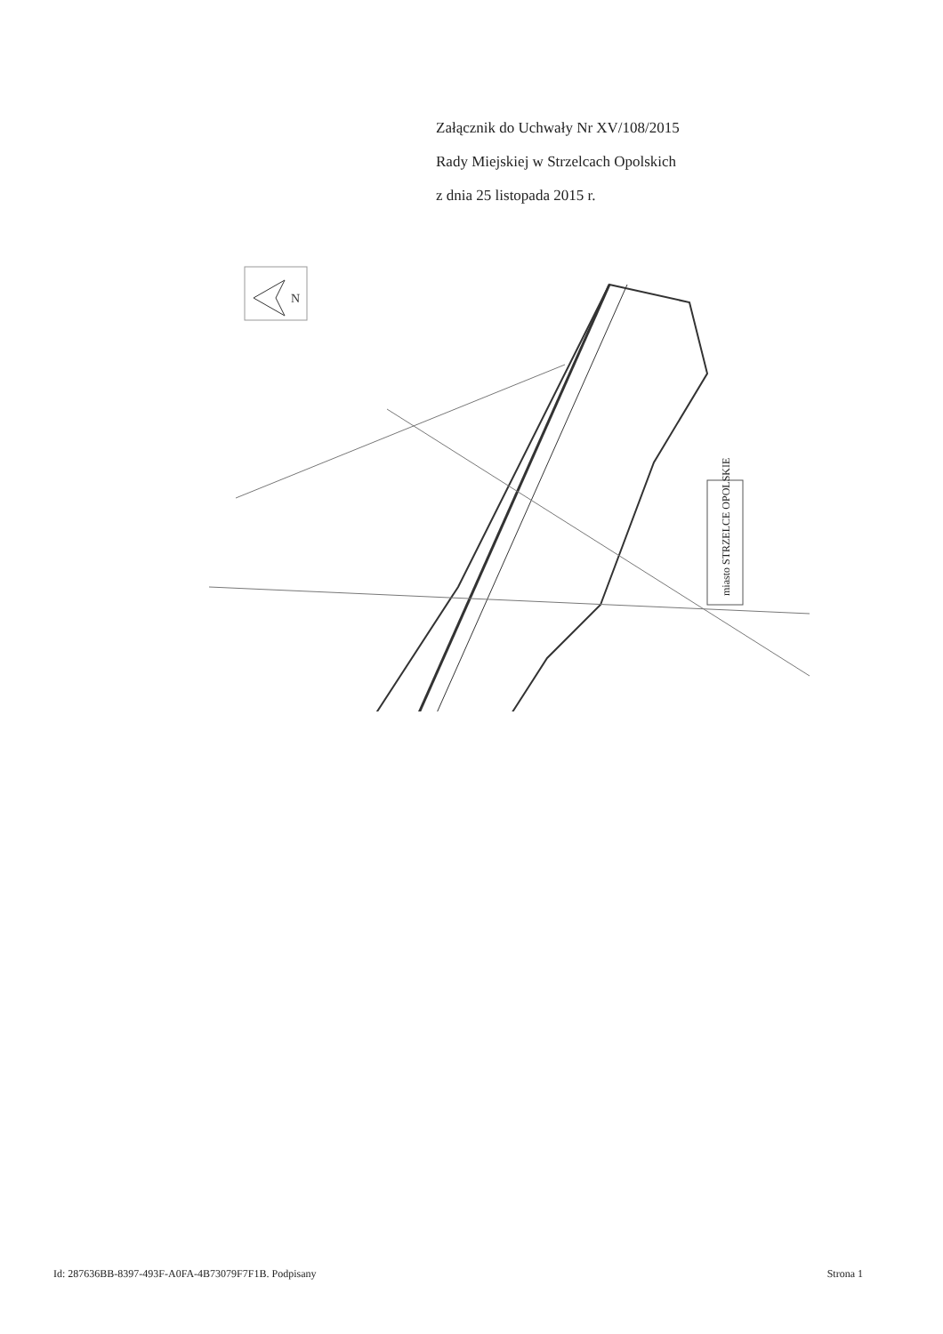Załącznik do Uchwały Nr XV/108/2015
Rady Miejskiej w Strzelcach Opolskich
z dnia 25 listopada 2015 r.
N
miasto STRZELCE OPOLSKIE
Id: 287636BB-8397-493F-A0FA-4B73079F7F1B. Podpisany Strona 1